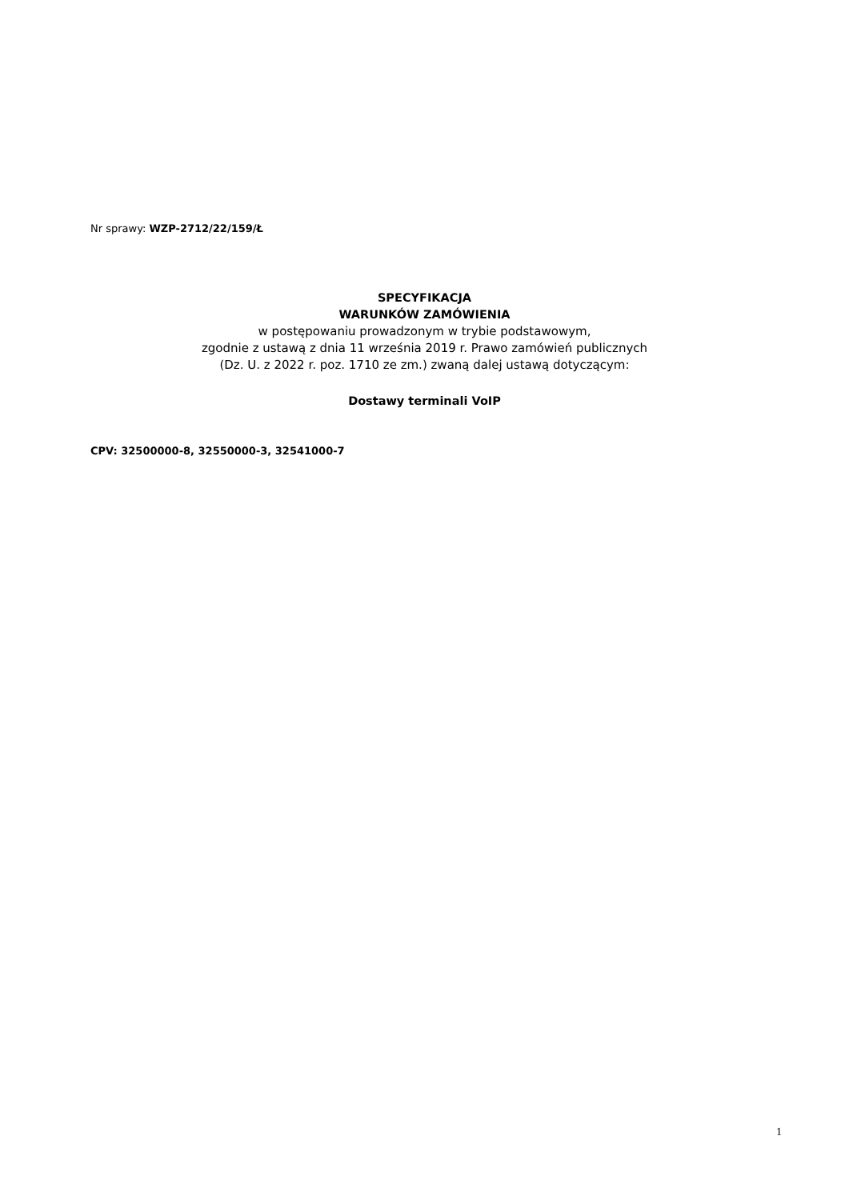Nr sprawy: WZP-2712/22/159/Ł
SPECYFIKACJA
WARUNKÓW ZAMÓWIENIA
w postępowaniu prowadzonym w trybie podstawowym,
zgodnie z ustawą z dnia 11 września 2019 r. Prawo zamówień publicznych
(Dz. U. z 2022 r. poz. 1710 ze zm.) zwaną dalej ustawą dotyczącym:
Dostawy terminali VoIP
CPV: 32500000-8, 32550000-3, 32541000-7
1